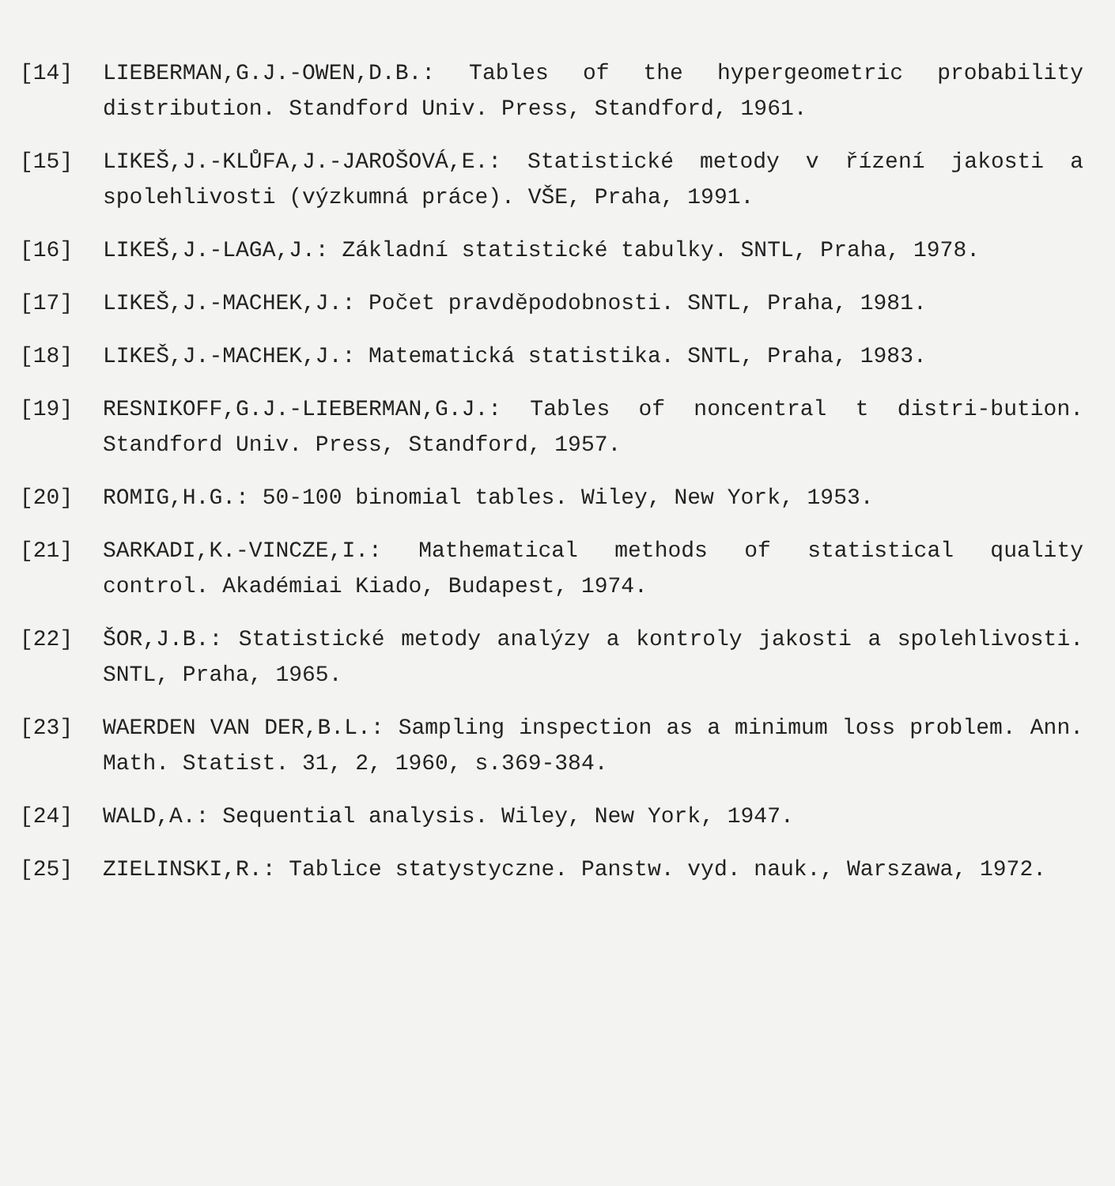[14] LIEBERMAN,G.J.-OWEN,D.B.: Tables of the hypergeometric probability distribution. Standford Univ. Press, Standford, 1961.
[15] LIKEŠ,J.-KLŮFA,J.-JAROŠOVÁ,E.: Statistické metody v řízení jakosti a spolehlivosti (výzkumná práce). VŠE, Praha, 1991.
[16] LIKEŠ,J.-LAGA,J.: Základní statistické tabulky. SNTL, Praha, 1978.
[17] LIKEŠ,J.-MACHEK,J.: Počet pravděpodobnosti. SNTL, Praha, 1981.
[18] LIKEŠ,J.-MACHEK,J.: Matematická statistika. SNTL, Praha, 1983.
[19] RESNIKOFF,G.J.-LIEBERMAN,G.J.: Tables of noncentral t distri-bution. Standford Univ. Press, Standford, 1957.
[20] ROMIG,H.G.: 50-100 binomial tables. Wiley, New York, 1953.
[21] SARKADI,K.-VINCZE,I.: Mathematical methods of statistical quality control. Akadémiai Kiado, Budapest, 1974.
[22] ŠOR,J.B.: Statistické metody analýzy a kontroly jakosti a spolehlivosti. SNTL, Praha, 1965.
[23] WAERDEN VAN DER,B.L.: Sampling inspection as a minimum loss problem. Ann. Math. Statist. 31, 2, 1960, s.369-384.
[24] WALD,A.: Sequential analysis. Wiley, New York, 1947.
[25] ZIELINSKI,R.: Tablice statystyczne. Panstw. vyd. nauk., Warszawa, 1972.